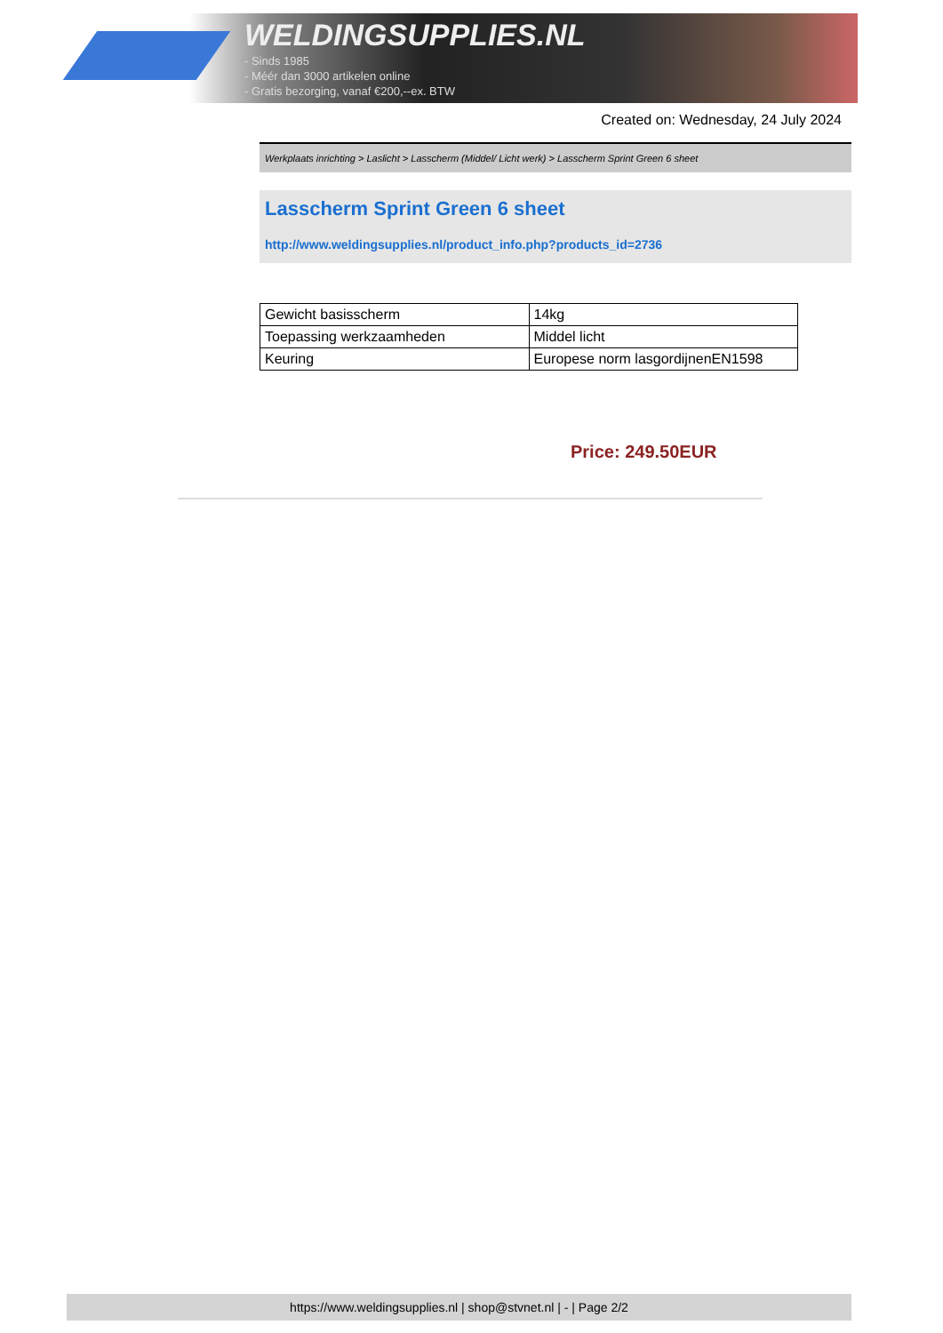WELDINGSUPPLIES.NL
- Sinds 1985
- Méér dan 3000 artikelen online
- Gratis bezorging, vanaf €200,--ex. BTW
Created on: Wednesday, 24 July 2024
Werkplaats inrichting > Laslicht > Lasscherm (Middel/ Licht werk) > Lasscherm Sprint Green 6 sheet
Lasscherm Sprint Green 6 sheet
http://www.weldingsupplies.nl/product_info.php?products_id=2736
| Gewicht basisscherm | 14kg |
| Toepassing werkzaamheden | Middel licht |
| Keuring | Europese norm lasgordijnenEN1598 |
Price: 249.50EUR
https://www.weldingsupplies.nl | shop@stvnet.nl | - | Page 2/2